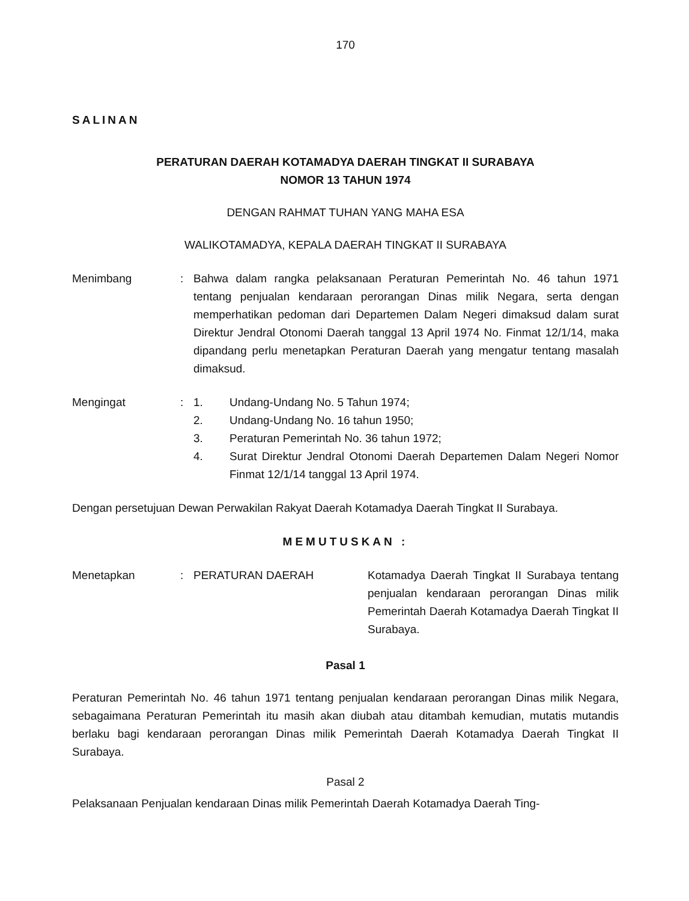170
SALINAN
PERATURAN DAERAH KOTAMADYA DAERAH TINGKAT II SURABAYA
NOMOR 13 TAHUN 1974
DENGAN RAHMAT TUHAN YANG MAHA ESA
WALIKOTAMADYA, KEPALA DAERAH TINGKAT II SURABAYA
Menimbang : Bahwa dalam rangka pelaksanaan Peraturan Pemerintah No. 46 tahun 1971 tentang penjualan kendaraan perorangan Dinas milik Negara, serta dengan memperhatikan pedoman dari Departemen Dalam Negeri dimaksud dalam surat Direktur Jendral Otonomi Daerah tanggal 13 April 1974 No. Finmat 12/1/14, maka dipandang perlu menetapkan Peraturan Daerah yang mengatur tentang masalah dimaksud.
Mengingat : 1. Undang-Undang No. 5 Tahun 1974;
2. Undang-Undang No. 16 tahun 1950;
3. Peraturan Pemerintah No. 36 tahun 1972;
4. Surat Direktur Jendral Otonomi Daerah Departemen Dalam Negeri Nomor Finmat 12/1/14 tanggal 13 April 1974.
Dengan persetujuan Dewan Perwakilan Rakyat Daerah Kotamadya Daerah Tingkat II Surabaya.
MEMUTUSKAN :
Menetapkan : PERATURAN DAERAH Kotamadya Daerah Tingkat II Surabaya tentang penjualan kendaraan perorangan Dinas milik Pemerintah Daerah Kotamadya Daerah Tingkat II Surabaya.
Pasal 1
Peraturan Pemerintah No. 46 tahun 1971 tentang penjualan kendaraan perorangan Dinas milik Negara, sebagaimana Peraturan Pemerintah itu masih akan diubah atau ditambah kemudian, mutatis mutandis berlaku bagi kendaraan perorangan Dinas milik Pemerintah Daerah Kotamadya Daerah Tingkat II Surabaya.
Pasal 2
Pelaksanaan Penjualan kendaraan Dinas milik Pemerintah Daerah Kotamadya Daerah Ting-